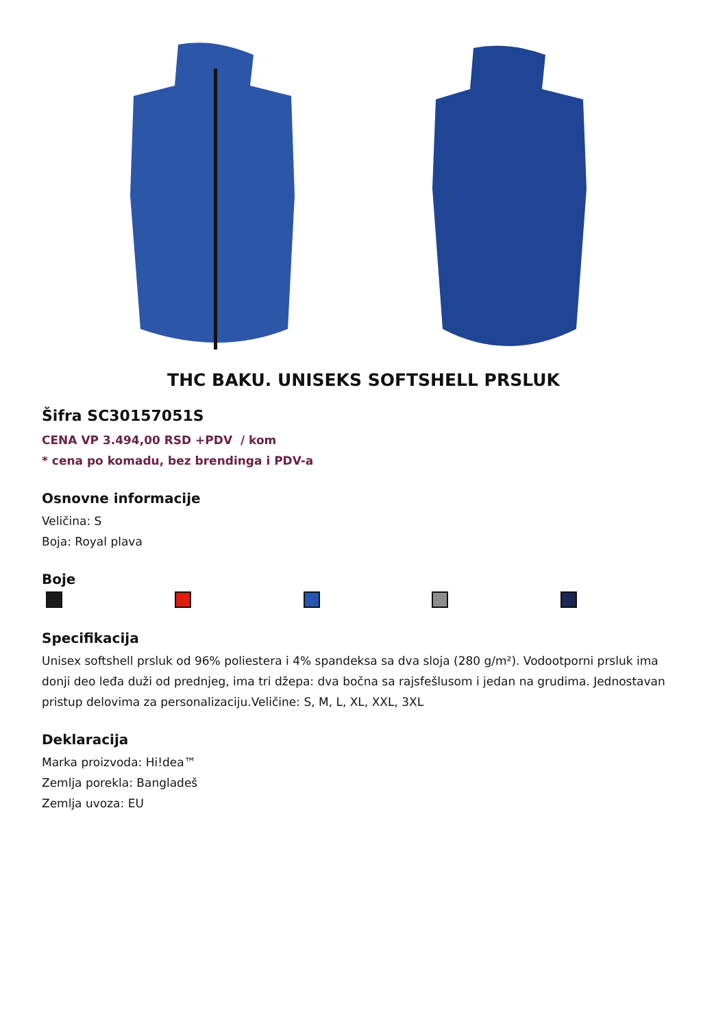THC BAKU. UNISEKS SOFTSHELL PRSLUK
Šifra SC30157051S
CENA VP 3.494,00 RSD +PDV / kom
* cena po komadu, bez brendinga i PDV-a
Osnovne informacije
Veličina: S
Boja: Royal plava
Boje
Specifikacija
Unisex softshell prsluk od 96% poliestera i 4% spandeksa sa dva sloja (280 g/m²). Vodootporni prsluk ima donji deo leđa duži od prednjeg, ima tri džepa: dva bočna sa rajsfešlusom i jedan na grudima. Jednostavan pristup delovima za personalizaciju.Veličine: S, M, L, XL, XXL, 3XL
Deklaracija
Marka proizvoda: Hi!dea™
Zemlja porekla: Bangladeš
Zemlja uvoza: EU